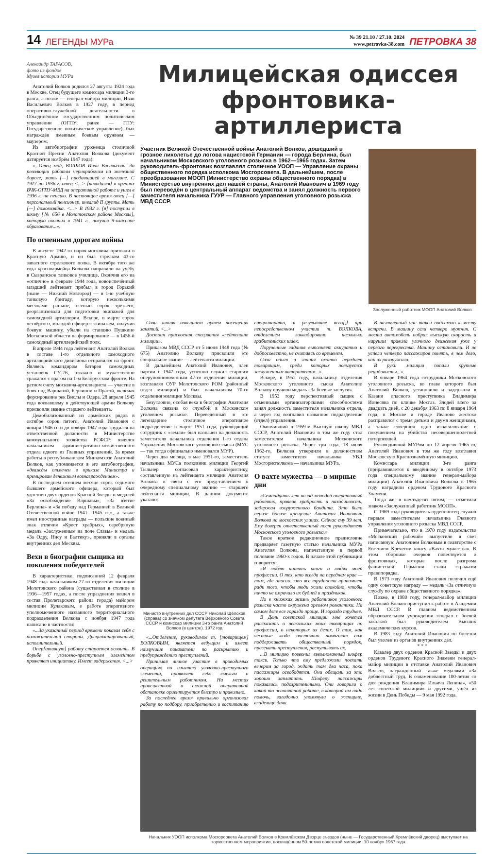14 ЛЕГЕНДЫ МУРа № 39 21.10 / 27.10. 2024
www.petrovka-38.com ПЕТРОВКА 38
Александр ТАРАСОВ,
фото из фондов
Музея истории МУРа
Анатолий Волков родился 27 августа 1924 года в Москве. Отец будущего комиссара милиции 3-го ранга, а позже — генерал-майора милиции, Иван Васильевич Волков в 1927 году, в период оперативно-служебной деятельности в Объединённом государственном политическом управлении (ОГПУ; ранее — ГПУ: Государственное политическое управление), был награждён именным боевым оружием — маузером.
Из автобиографии уроженца столичной Красной Пресни Анатолия Волкова (документ датируется ноябрём 1947 года):
«...Отец мой, ВОЛКОВ Иван Васильевич, до революции работал чернорабочим на железной дороге, мать [—] продавщицей в магазине. С 1917 по 1936 г. отец <...> [находился] в органах ВЧК-ОГПУ-МВД на оперативной работе и ушел в 1936 г. на пенсию. В настоящее время отец [—] персональный пенсионер, инвалид II группы. Мать [—] домохозяйка. <...> В 1932 г. [я] поступил в школу [№ 656 в Молотовском районе Москвы], которую окончил в 1941 г., получив 9-классное образование...».
По огненным дорогам войны
В августе 1942-го парня-москвича призвали в Красную Армию, и он был стрелком 43-го запасного стрелкового полка. В октябре того же года красноармейца Волкова направили на учёбу в Сызранское танковое училище. Окончив его на «отлично» в феврале 1944 года, новоиспечённый младший лейтенант прибыл в город Горький (ныне — Нижний Новгород) — в 1-ю учебную танковую бригаду, которую несколькими месяцами раньше, осенью сорок третьего, реорганизовали для подготовки экипажей для самоходной артиллерии. Вскоре, в марте сорок четвёртого, молодой офицер с экипажем, получив боевую машину, убыли на станцию Пушкино Московской области на формирование — в 1456-й самоходный артиллерийский полк.
В апреле 1944 года лейтенант Анатолий Волков в составе 1-го отдельного самоходного артиллерийского дивизиона отправился на фронт. Являясь командиром батареи самоходных установок СУ-76, отважно и мужественно сражался с врагом на 1-м Белорусском фронте. На ратном счету москвича-артиллериста — участие в боях под Варшавой, Берлином и Прагой, включая форсирование рек Вислы и Одера. 28 апреля 1945 года воевавшему в действующей армии Волкову присвоили звание старшего лейтенанта.
Демобилизованный из армейских рядов в октябре сорок пятого, Анатолий Иванович с января 1946-го и до ноября 1947 года трудился на ответственной должности в Министерстве коммунального хозяйства РСФСР: являлся начальником административно-хозяйственного отдела одного из Главных управлений. За время работы в республиканском Минкомхозе Анатолий Волков, как упоминается в его автобиографии, «дважды отмечен в приказе Министра и премирован денежным вознаграждением».
В последнем осеннем месяце сорок седьмого бывшего армейского офицера, который был удостоен двух орденов Красной Звезды и медалей «За освобождение Варшавы», «За взятие Берлина» и «За победу над Германией в Великой Отечественной войне 1941—1945 гг.», а также имел иностранные награды — польские военный знак отличия «Крест храбрых», серебряную медаль «Заслуженным на поле Славы» и медаль «За Одру, Нису и Балтику», приняли в органы внутренних дел Москвы.
Вехи в биографии сыщика из поколения победителей
В характеристике, подписанной 12 февраля 1948 года начальником 27-го отделения милиции Молотовского района (существовал в столице в 1936—1957 годах, а после упразднения вошёл в состав Пролетарского района города) майором милиции Кулаковым, о работе оперативного уполномоченного названного территориального подразделения Волкова с ноября 1947 года написано в частности:
«...За указанный период времени показал себя с положительной стороны. Дисциплинированный, исполнительный.
Опер[ативную] работу старается освоить. В борьбе с уголовно-преступным элементом проявляет инициативу. Имеет задержания. <...>
Милицейская одиссея фронтовика-артиллериста
Участник Великой Отечественной войны Анатолий Волков, дошедший в грозное лихолетье до логова нацистской Германии — города Берлина, был начальником Московского уголовного розыска в 1962—1965 годах. Затем руководитель-фронтовик возглавлял столичное УООП — Управление охраны общественного порядка исполкома Мосгорсовета. В дальнейшем, после преобразования МООП (Министерство охраны общественного порядка) в Министерство внутренних дел нашей страны, Анатолий Иванович в 1969 году был переведён в центральный аппарат ведомства и занял должность первого заместителя начальника ГУУР — Главного управления уголовного розыска МВД СССР.
Заслуженный работник МООП Анатолий Волков
Свои знания повышает путем посещения занятий. <...>
Достоин присвоения спецзвания «лейтенант милиции».
Приказом МВД СССР от 5 июня 1948 года (№ 675) Анатолию Волкову присвоили это специальное звание — лейтенанта милиции.
В дальнейшем Анатолий Иванович, член партии с 1947 года, успешно служил старшим оперуполномоченным 47-го отделения милиции, возглавлял ОУР Молотовского РОМ (районный отдел милиции) и был начальником 70-го отделения милиции Москвы.
Безусловно, особая веха в биографии Анатолия Волкова связана со службой в Московском уголовном розыске. Переведённый в это легендарное столичное оперативное подразделение в марте 1951 года, руководящий сотрудник с «земли» был назначен на должность заместителя начальника отделения 1-го отдела Управления Московского уголовного сыска (МУС — так тогда официально именовался МУР).
Через два месяца, в мае 1951-го, заместитель начальника МУСа полковник милиции Георгий Тыльнер согласовал характеристику, составленную на лейтенанта милиции Анатолия Волкова в связи с его представлением к очередному специальному званию — старшего лейтенанта милиции. В данном документе указано:
Министр внутренних дел СССР Николай Щёлоков (справа) со значком депутата Верховного Совета СССР и комиссар милиции 3-го ранга Анатолий Волков (в центре). 1972 год
«...Отделение, руководимое т. [товарищем] ВОЛКОВЫМ, является ведущим и имеет наилучшие показатели по раскрытию и предупреждению преступлений.
Принимая личное участие в проводимых операциях по изъятию уголовно-преступного элемента, проявляет себя смелым и решительным работником. На местах происшествий в сложной оперативной обстановке ориентируется быстро и правильно.
За последнее время правильно организовал работу по подбору, приобретению и воспитанию спецаппарата, в результате чего[,] при непосредственном участии т. ВОЛКОВА, отделением ликвидировано несколько грабительских шаек.
Порученные задания выполняет аккуратно и добросовестно, не считаясь со временем.
Свои опыт и знания охотно передает товарищам, среди которых пользуется заслуженным авторитетом...».
Вскоре, в 1952 году, начальнику отделения Московского уголовного сыска Анатолию Волкову вручили медаль «За боевые заслуги».
В 1953 году перспективный сыщик с отменными организаторскими способностями занял должность заместителя начальника отдела, а через год возглавил названное подразделение (отдел) управления.
Окончивший в 1959-м Высшую школу МВД СССР, Анатолий Иванович в том же году стал заместителем начальника Московского уголовного розыска. Через три года, 18 июля 1962-го, Волкова утвердили в должностном статусе заместителя начальника УВД Мосгорисполкома — начальника МУРа.
О вахте мужества — в мирные дни
«Семнадцать лет назад молодой оперативный работник, проявив храбрость и находчивость, задержал вооруженного бандита. Это было первое боевое крещение Анатолия Ивановича Волкова на московских улицах. Сейчас ему 39 лет. Ему доверен ответственный пост руководителя Московского уголовного розыска.»
Такое краткое редакционное предисловие предваряет газетную статью начальника МУРа Анатолия Волкова, напечатанную в первой половине 1960-х годов. В начале этой публикации говорится:
«Я люблю читать книги о людях моей профессии. О тех, кто всегда на переднем крае — там, где опасно, кто все трудности принимает ради того, чтобы люди жили спокойно, чтобы ничто не омрачало их будней и праздников.
Но в книжках жизнь работников уголовного розыска часто окружена ореолом романтики. На самом деле все гораздо проще. И гораздо труднее.
В День советской милиции мне хочется рассказать о нескольких моих товарищах по профессии, о некоторых их делах. О том, как честные люди постоянно помогают нам поддерживать общественный порядок, пресекать преступления, распутывать их.
...В милицию позвонил взволнованный шофер такси. Только что ему предложили поехать вечером за город, ждать там два часа, пока пассажиры освободятся. Они обещали за это хорошо заплатить. Шоферу пассажиры показались подозрительными. Они говорили о какой-то непонятной работе, в которой им надо помочь, загадочно упомянули о женщине, владелице дачи.
В назначенный час такси подъехало к месту встречи. В машину сели четверо мужчин. С места автомобиль набрал высокую скорость и нарушил правила уличного движения уже у первого перекрестка. Машину остановили. И не успели четверо пассажиров понять, в чем дело, как их разоружили.
В руки милиции попали крупные рецидивисты...».
В январе 1964 года сотрудники Московского уголовного розыска, во главе которого был Анатолий Волков, установили и задержали в Казани опасного преступника Владимира Ионесяна по кличке Мосгаз. Злодей всего за двадцать дней, с 20 декабря 1963 по 8 января 1964 года, в Москве и городе Иваново жестоко расправился с тремя детьми и двумя женщинами, а также совершил одно изнасилование с покушением на убийство несовершеннолетней потерпевшей.
Руководивший МУРом до 12 апреля 1965-го, Анатолий Иванович в том же году возглавил Московскую Краснознамённую милицию.
Комиссара милиции 3-го ранга (приравнивается к введённому в октябре 1973 года специальному званию генерал-майора милиции) Анатолия Ивановича Волкова в 1965 году наградили орденом Трудового Красного Знамени.
Тогда же, в шестьдесят пятом, — отметили знаком «Заслуженный работник МООП».
С 1969 года руководитель-орденоносец служил первым заместителем начальника Главного управления уголовного розыска МВД СССР.
Примечательно, что в 1970 году издательство «Московский рабочий» выпустило в свет написанную Анатолием Волковым в соавторстве с Евгением Кречетом книгу «Вахта мужества». В этом сборнике очерков повествуется о фронтовиках, которые после разгрома фашистской Германии стали стражами правопорядка.
В 1973 году Анатолий Иванович получил ещё одну советскую награду — медаль «За отличную службу по охране общественного порядка».
Позже, в 1980 году, генерал-майор милиции Анатолий Волков приступил к работе в Академии МВД СССР. В главном ведомственном образовательном учреждении генерал с боевой закалкой был руководителем Высших академических курсов.
В 1983 году Анатолий Иванович по болезни был уволен из органов внутренних дел.
* * *
Кавалер двух орденов Красной Звезды и двух орденов Трудового Красного Знамени генерал-майор милиции в отставке Анатолий Иванович Волков, награждённый также медалями «За доблестный труд. В ознаменование 100-летия со дня рождения Владимира Ильича Ленина», «50 лет советской милиции» и другими, ушёл из жизни в День Победы — 9 мая 1992 года.
Начальник УООП исполкома Мосгорсовета Анатолий Волков в Кремлёвском Дворце съездов (ныне — Государственный Кремлёвский дворец) выступает на торжественном мероприятии, посвящённом 50-летию советской милиции. 10 ноября 1967 года